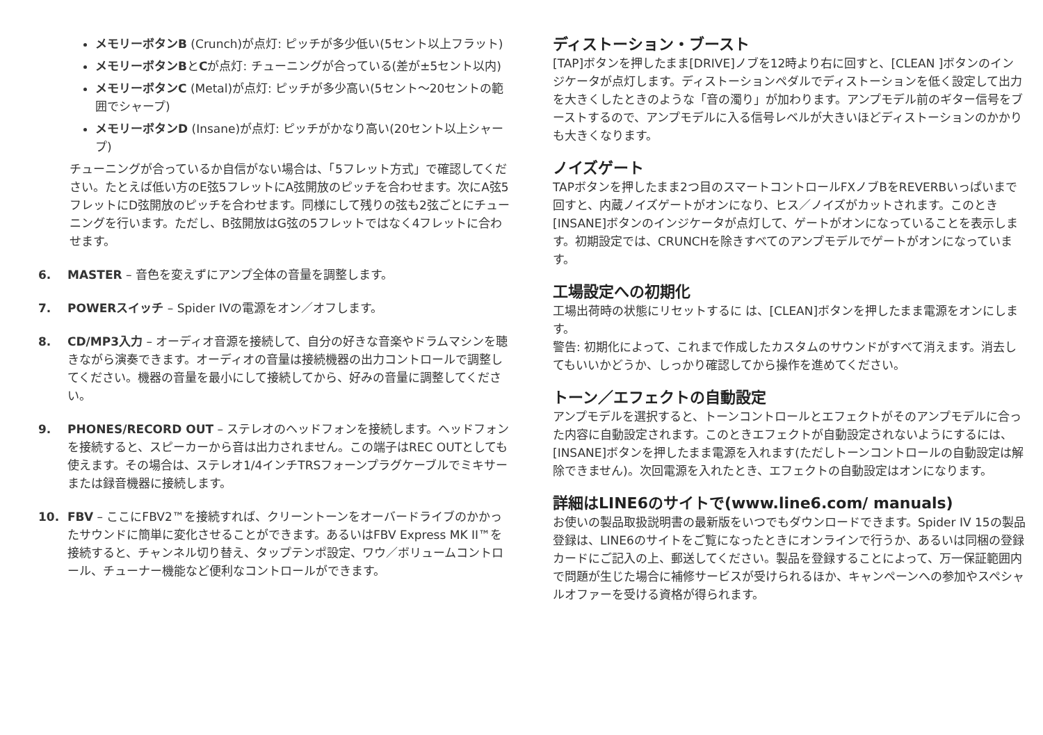メモリーボタンB (Crunch)が点灯: ピッチが多少低い(5セント以上フラット)
メモリーボタンBとCが点灯: チューニングが合っている(差が±5セント以内)
メモリーボタンC (Metal)が点灯: ピッチが多少高い(5セント〜20セントの範囲でシャープ)
メモリーボタンD (Insane)が点灯: ピッチがかなり高い(20セント以上シャープ)
チューニングが合っているか自信がない場合は、「5フレット方式」で確認してください。たとえば低い方のE弦5フレットにA弦開放のピッチを合わせます。次にA弦5フレットにD弦開放のピッチを合わせます。同様にして残りの弦も2弦ごとにチューニングを行います。ただし、B弦開放はG弦の5フレットではなく4フレットに合わせます。
6. MASTER – 音色を変えずにアンプ全体の音量を調整します。
7. POWERスイッチ – Spider IVの電源をオン／オフします。
8. CD/MP3入力 – オーディオ音源を接続して、自分の好きな音楽やドラムマシンを聴きながら演奏できます。オーディオの音量は接続機器の出力コントロールで調整してください。機器の音量を最小にして接続してから、好みの音量に調整してください。
9. PHONES/RECORD OUT – ステレオのヘッドフォンを接続します。ヘッドフォンを接続すると、スピーカーから音は出力されません。この端子はREC OUTとしても使えます。その場合は、ステレオ1/4インチTRSフォーンプラグケーブルでミキサーまたは録音機器に接続します。
10. FBV – ここにFBV2™を接続すれば、クリーントーンをオーバードライブのかかったサウンドに簡単に変化させることができます。あるいはFBV Express MK II™を接続すると、チャンネル切り替え、タップテンポ設定、ワウ／ボリュームコントロール、チューナー機能など便利なコントロールができます。
ディストーション・ブースト
[TAP]ボタンを押したまま[DRIVE]ノブを12時より右に回すと、[CLEAN ]ボタンのインジケータが点灯します。ディストーションペダルでディストーションを低く設定して出力を大きくしたときのような「音の濁り」が加わります。アンプモデル前のギター信号をブーストするので、アンプモデルに入る信号レベルが大きいほどディストーションのかかりも大きくなります。
ノイズゲート
TAPボタンを押したまま2つ目のスマートコントロールFXノブBをREVERBいっぱいまで回すと、内蔵ノイズゲートがオンになり、ヒス／ノイズがカットされます。このとき[INSANE]ボタンのインジケータが点灯して、ゲートがオンになっていることを表示します。初期設定では、CRUNCHを除きすべてのアンプモデルでゲートがオンになっています。
工場設定への初期化
工場出荷時の状態にリセットするに は、[CLEAN]ボタンを押したまま電源をオンにします。
警告: 初期化によって、これまで作成したカスタムのサウンドがすべて消えます。消去してもいいかどうか、しっかり確認してから操作を進めてください。
トーン／エフェクトの自動設定
アンプモデルを選択すると、トーンコントロールとエフェクトがそのアンプモデルに合った内容に自動設定されます。このときエフェクトが自動設定されないようにするには、[INSANE]ボタンを押したまま電源を入れます(ただしトーンコントロールの自動設定は解除できません)。次回電源を入れたとき、エフェクトの自動設定はオンになります。
詳細はLINE6のサイトで(www.line6.com/ manuals)
お使いの製品取扱説明書の最新版をいつでもダウンロードできます。Spider IV 15の製品登録は、LINE6のサイトをご覧になったときにオンラインで行うか、あるいは同梱の登録カードにご記入の上、郵送してください。製品を登録することによって、万一保証範囲内で問題が生じた場合に補修サービスが受けられるほか、キャンペーンへの参加やスペシャルオファーを受ける資格が得られます。